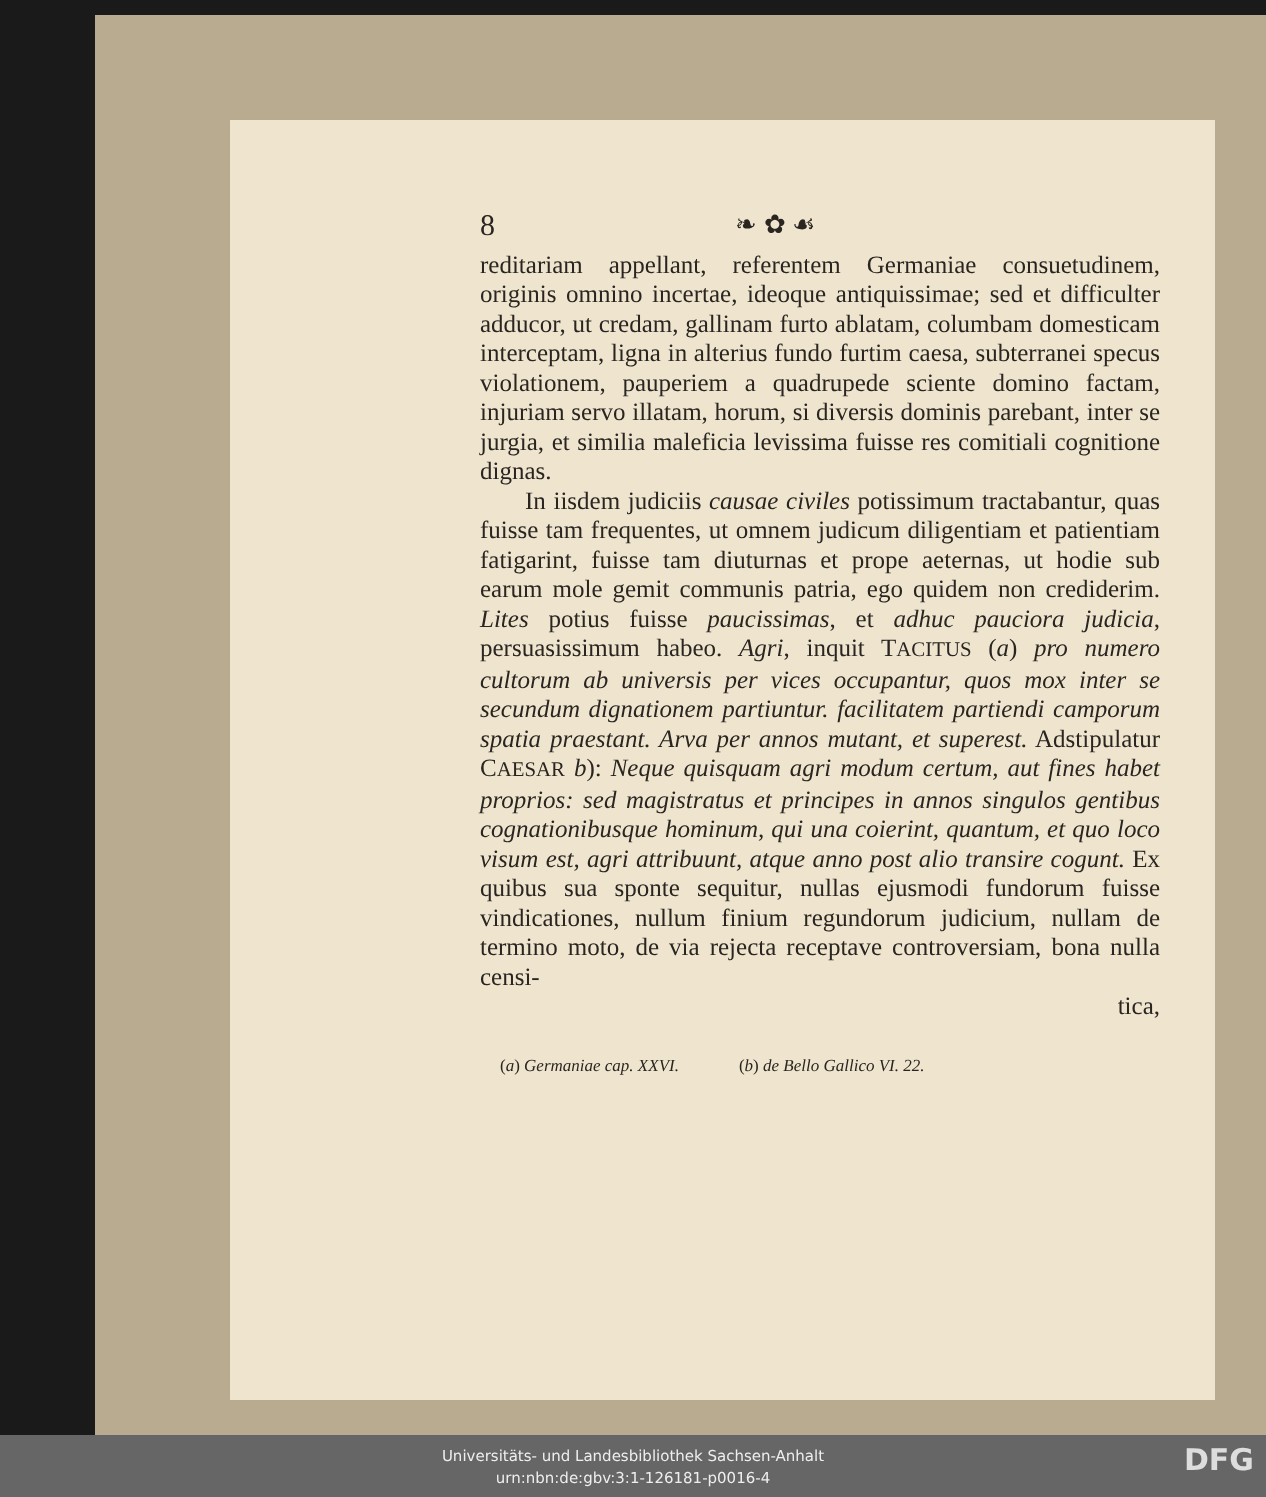8 ❧ ✿ ☙
reditariam appellant, referentem Germaniae consuetudinem, originis omnino incertae, ideoque antiquissimae; sed et difficulter adducor, ut credam, gallinam furto ablatam, columbam domesticam interceptam, ligna in alterius fundo furtim caesa, subterranei specus violationem, pauperiem a quadrupede sciente domino factam, injuriam servo illatam, horum, si diversis dominis parebant, inter se jurgia, et similia maleficia levissima fuisse res comitiali cognitione dignas.
In iisdem judiciis causae civiles potissimum tractabantur, quas fuisse tam frequentes, ut omnem judicum diligentiam et patientiam fatigarint, fuisse tam diuturnas et prope aeternas, ut hodie sub earum mole gemit communis patria, ego quidem non crediderim. Lites potius fuisse paucissimas, et adhuc pauciora judicia, persuasissimum habeo. Agri, inquit TACITUS (a) pro numero cultorum ab universis per vices occupantur, quos mox inter se secundum dignationem partiuntur. facilitatem partiendi camporum spatia praestant. Arva per annos mutant, et superest. Adstipulatur CAESAR b): Neque quisquam agri modum certum, aut fines habet proprios: sed magistratus et principes in annos singulos gentibus cognationibusque hominum, qui una coierint, quantum, et quo loco visum est, agri attribuunt, atque anno post alio transire cogunt. Ex quibus sua sponte sequitur, nullas ejusmodi fundorum fuisse vindicationes, nullum finium regundorum judicium, nullam de termino moto, de via rejecta receptave controversiam, bona nulla censi-
tica,
(a) Germaniae cap. XXVI. (b) de Bello Gallico VI. 22.
Universitäts- und Landesbibliothek Sachsen-Anhalt
urn:nbn:de:gbv:3:1-126181-p0016-4
DFG